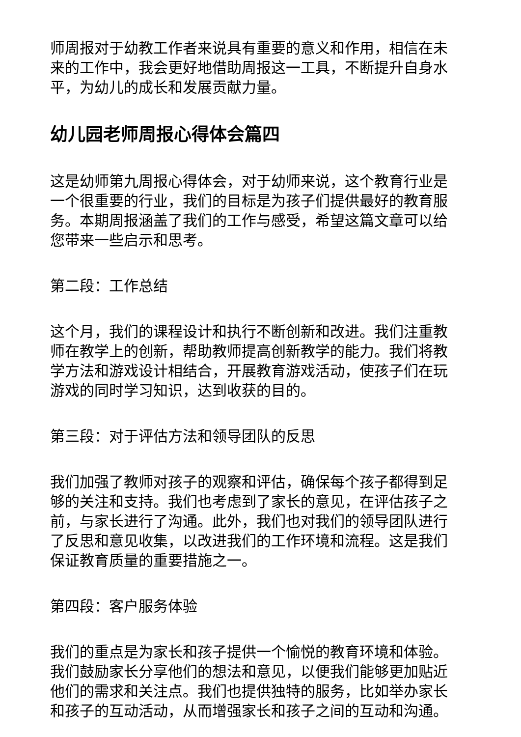师周报对于幼教工作者来说具有重要的意义和作用，相信在未来的工作中，我会更好地借助周报这一工具，不断提升自身水平，为幼儿的成长和发展贡献力量。
幼儿园老师周报心得体会篇四
这是幼师第九周报心得体会，对于幼师来说，这个教育行业是一个很重要的行业，我们的目标是为孩子们提供最好的教育服务。本期周报涵盖了我们的工作与感受，希望这篇文章可以给您带来一些启示和思考。
第二段：工作总结
这个月，我们的课程设计和执行不断创新和改进。我们注重教师在教学上的创新，帮助教师提高创新教学的能力。我们将教学方法和游戏设计相结合，开展教育游戏活动，使孩子们在玩游戏的同时学习知识，达到收获的目的。
第三段：对于评估方法和领导团队的反思
我们加强了教师对孩子的观察和评估，确保每个孩子都得到足够的关注和支持。我们也考虑到了家长的意见，在评估孩子之前，与家长进行了沟通。此外，我们也对我们的领导团队进行了反思和意见收集，以改进我们的工作环境和流程。这是我们保证教育质量的重要措施之一。
第四段：客户服务体验
我们的重点是为家长和孩子提供一个愉悦的教育环境和体验。我们鼓励家长分享他们的想法和意见，以便我们能够更加贴近他们的需求和关注点。我们也提供独特的服务，比如举办家长和孩子的互动活动，从而增强家长和孩子之间的互动和沟通。